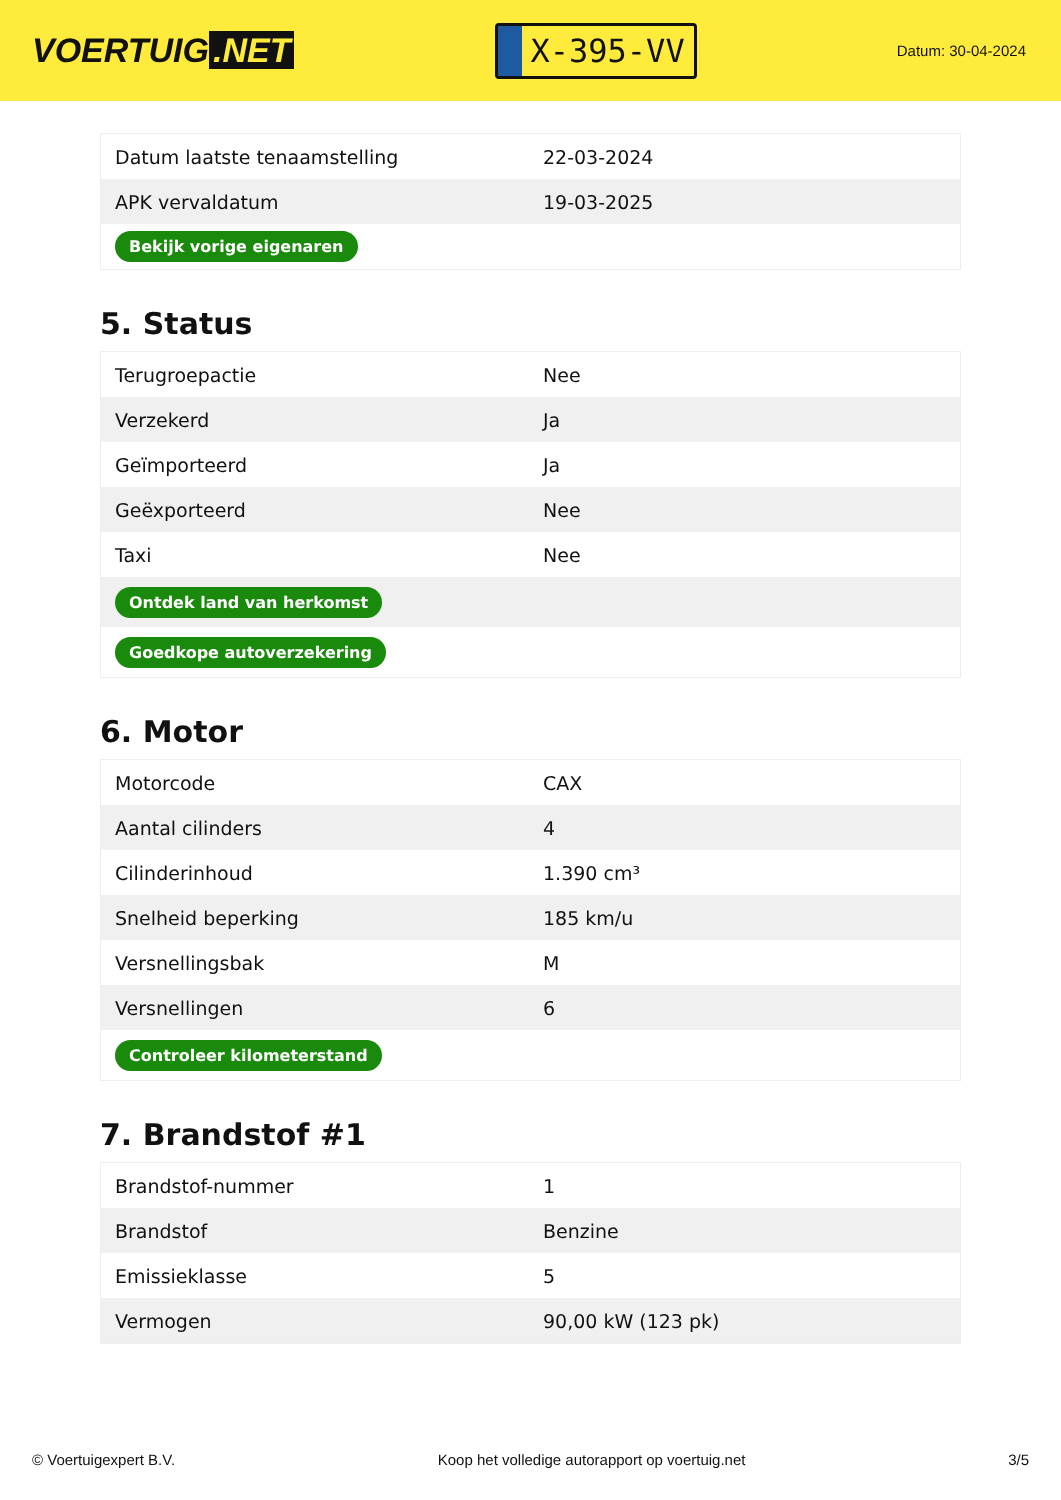VOERTUIG.NET
X-395-VV
Datum: 30-04-2024
| Datum laatste tenaamstelling | 22-03-2024 |
| APK vervaldatum | 19-03-2025 |
| Bekijk vorige eigenaren | |
5. Status
| Terugroepactie | Nee |
| Verzekerd | Ja |
| Geïmporteerd | Ja |
| Geëxporteerd | Nee |
| Taxi | Nee |
| Ontdek land van herkomst | |
| Goedkope autoverzekering | |
6. Motor
| Motorcode | CAX |
| Aantal cilinders | 4 |
| Cilinderinhoud | 1.390 cm³ |
| Snelheid beperking | 185 km/u |
| Versnellingsbak | M |
| Versnellingen | 6 |
| Controleer kilometerstand | |
7. Brandstof #1
| Brandstof-nummer | 1 |
| Brandstof | Benzine |
| Emissieklasse | 5 |
| Vermogen | 90,00 kW (123 pk) |
© Voertuigexpert B.V. Koop het volledige autorapport op voertuig.net 3/5